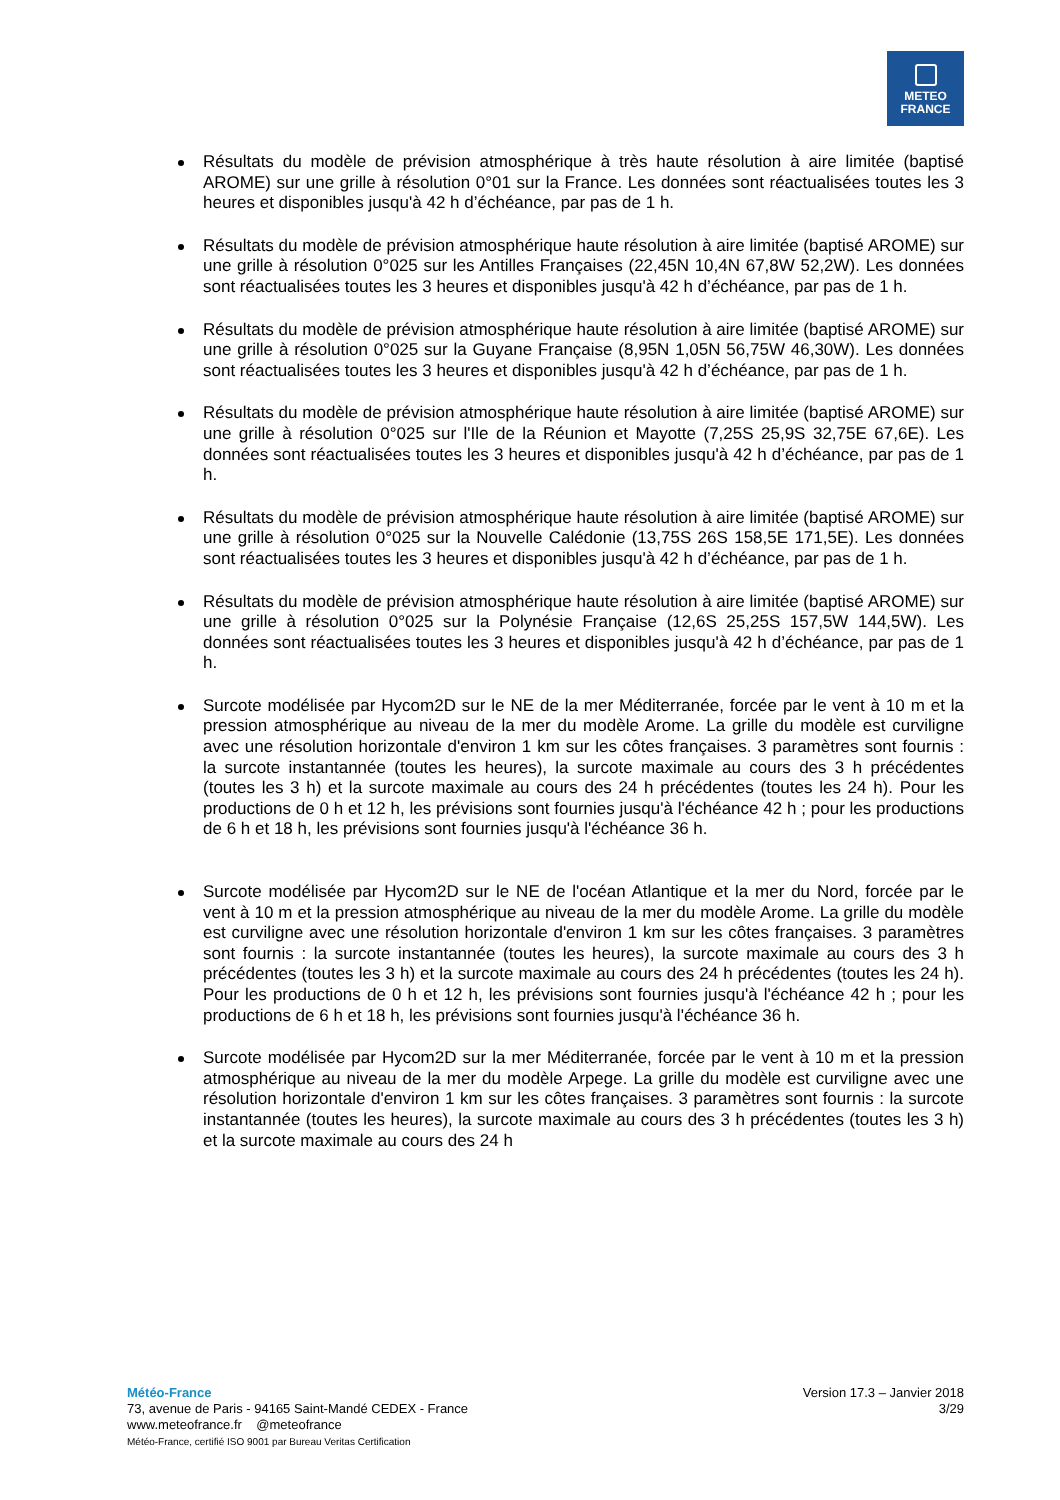METEO
FRANCE
Résultats du modèle de prévision atmosphérique à très haute résolution à aire limitée (baptisé AROME) sur une grille à résolution 0°01 sur la France. Les données sont réactualisées toutes les 3 heures et disponibles jusqu'à 42 h d’échéance, par pas de 1 h.
Résultats du modèle de prévision atmosphérique haute résolution à aire limitée (baptisé AROME) sur une grille à résolution 0°025 sur les Antilles Françaises (22,45N 10,4N 67,8W 52,2W). Les données sont réactualisées toutes les 3 heures et disponibles jusqu'à 42 h d’échéance, par pas de 1 h.
Résultats du modèle de prévision atmosphérique haute résolution à aire limitée (baptisé AROME) sur une grille à résolution 0°025 sur la Guyane Française (8,95N 1,05N 56,75W 46,30W). Les données sont réactualisées toutes les 3 heures et disponibles jusqu'à 42 h d’échéance, par pas de 1 h.
Résultats du modèle de prévision atmosphérique haute résolution à aire limitée (baptisé AROME) sur une grille à résolution 0°025 sur l'Ile de la Réunion et Mayotte (7,25S 25,9S 32,75E 67,6E). Les données sont réactualisées toutes les 3 heures et disponibles jusqu'à 42 h d’échéance, par pas de 1 h.
Résultats du modèle de prévision atmosphérique haute résolution à aire limitée (baptisé AROME) sur une grille à résolution 0°025 sur la Nouvelle Calédonie (13,75S 26S 158,5E 171,5E). Les données sont réactualisées toutes les 3 heures et disponibles jusqu'à 42 h d’échéance, par pas de 1 h.
Résultats du modèle de prévision atmosphérique haute résolution à aire limitée (baptisé AROME) sur une grille à résolution 0°025 sur la Polynésie Française (12,6S 25,25S 157,5W 144,5W). Les données sont réactualisées toutes les 3 heures et disponibles jusqu'à 42 h d’échéance, par pas de 1 h.
Surcote modélisée par Hycom2D sur le NE de la mer Méditerranée, forcée par le vent à 10 m et la pression atmosphérique au niveau de la mer du modèle Arome. La grille du modèle est curviligne avec une résolution horizontale d'environ 1 km sur les côtes françaises. 3 paramètres sont fournis : la surcote instantannée (toutes les heures), la surcote maximale au cours des 3 h précédentes (toutes les 3 h) et la surcote maximale au cours des 24 h précédentes (toutes les 24 h). Pour les productions de 0 h et 12 h, les prévisions sont fournies jusqu'à l'échéance 42 h ; pour les productions de 6 h et 18 h, les prévisions sont fournies jusqu'à l'échéance 36 h.
Surcote modélisée par Hycom2D sur le NE de l'océan Atlantique et la mer du Nord, forcée par le vent à 10 m et la pression atmosphérique au niveau de la mer du modèle Arome. La grille du modèle est curviligne avec une résolution horizontale d'environ 1 km sur les côtes françaises. 3 paramètres sont fournis : la surcote instantannée (toutes les heures), la surcote maximale au cours des 3 h précédentes (toutes les 3 h) et la surcote maximale au cours des 24 h précédentes (toutes les 24 h). Pour les productions de 0 h et 12 h, les prévisions sont fournies jusqu'à l'échéance 42 h ; pour les productions de 6 h et 18 h, les prévisions sont fournies jusqu'à l'échéance 36 h.
Surcote modélisée par Hycom2D sur la mer Méditerranée, forcée par le vent à 10 m et la pression atmosphérique au niveau de la mer du modèle Arpege. La grille du modèle est curviligne avec une résolution horizontale d'environ 1 km sur les côtes françaises. 3 paramètres sont fournis : la surcote instantannée (toutes les heures), la surcote maximale au cours des 3 h précédentes (toutes les 3 h) et la surcote maximale au cours des 24 h
Météo-France
73, avenue de Paris - 94165 Saint-Mandé CEDEX - France
www.meteofrance.fr @meteofrance
Météo-France, certifié ISO 9001 par Bureau Veritas Certification
Version 17.3 – Janvier 2018
3/29